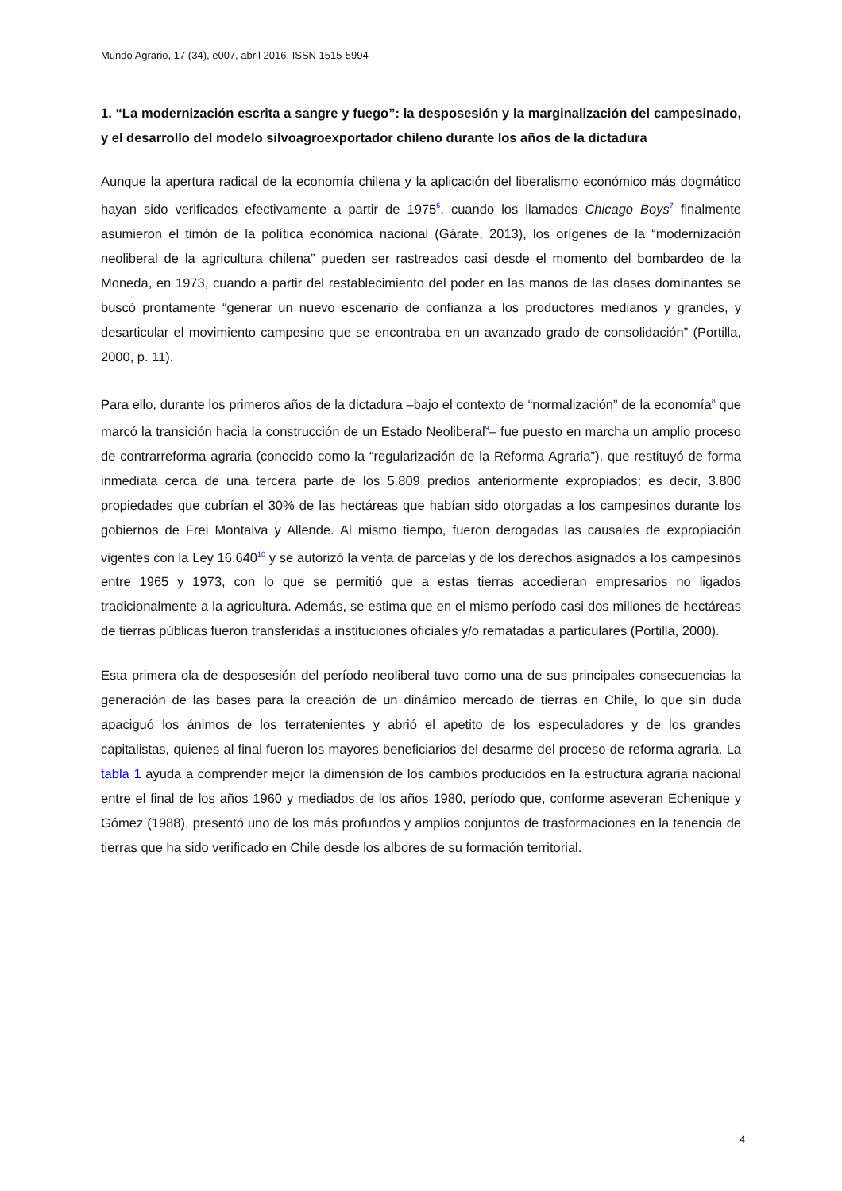Mundo Agrario, 17 (34), e007, abril 2016. ISSN 1515-5994
1. “La modernización escrita a sangre y fuego”: la desposesión y la marginalización del campesinado, y el desarrollo del modelo silvoagroexportador chileno durante los años de la dictadura
Aunque la apertura radical de la economía chilena y la aplicación del liberalismo económico más dogmático hayan sido verificados efectivamente a partir de 1975<sup>6</sup>, cuando los llamados Chicago Boys<sup>7</sup> finalmente asumieron el timón de la política económica nacional (Gárate, 2013), los orígenes de la “modernización neoliberal de la agricultura chilena” pueden ser rastreados casi desde el momento del bombardeo de la Moneda, en 1973, cuando a partir del restablecimiento del poder en las manos de las clases dominantes se buscó prontamente “generar un nuevo escenario de confianza a los productores medianos y grandes, y desarticular el movimiento campesino que se encontraba en un avanzado grado de consolidación” (Portilla, 2000, p. 11).
Para ello, durante los primeros años de la dictadura –bajo el contexto de “normalización” de la economía<sup>8</sup> que marcó la transición hacia la construcción de un Estado Neoliberal<sup>9</sup>– fue puesto en marcha un amplio proceso de contrarreforma agraria (conocido como la “regularización de la Reforma Agraria”), que restituyó de forma inmediata cerca de una tercera parte de los 5.809 predios anteriormente expropiados; es decir, 3.800 propiedades que cubrían el 30% de las hectáreas que habían sido otorgadas a los campesinos durante los gobiernos de Frei Montalva y Allende. Al mismo tiempo, fueron derogadas las causales de expropiación vigentes con la Ley 16.640<sup>10</sup> y se autorizó la venta de parcelas y de los derechos asignados a los campesinos entre 1965 y 1973, con lo que se permitió que a estas tierras accedieran empresarios no ligados tradicionalmente a la agricultura. Además, se estima que en el mismo período casi dos millones de hectáreas de tierras públicas fueron transferidas a instituciones oficiales y/o rematadas a particulares (Portilla, 2000).
Esta primera ola de desposesión del período neoliberal tuvo como una de sus principales consecuencias la generación de las bases para la creación de un dinámico mercado de tierras en Chile, lo que sin duda apaciguó los ánimos de los terratenientes y abrió el apetito de los especuladores y de los grandes capitalistas, quienes al final fueron los mayores beneficiarios del desarme del proceso de reforma agraria. La tabla 1 ayuda a comprender mejor la dimensión de los cambios producidos en la estructura agraria nacional entre el final de los años 1960 y mediados de los años 1980, período que, conforme aseveran Echenique y Gómez (1988), presentó uno de los más profundos y amplios conjuntos de trasformaciones en la tenencia de tierras que ha sido verificado en Chile desde los albores de su formación territorial.
4